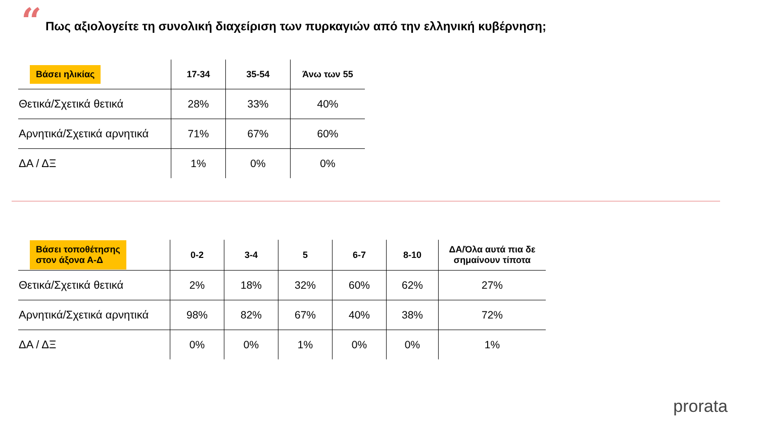“
Πως αξιολογείτε τη συνολική διαχείριση των πυρκαγιών από την ελληνική κυβέρνηση;
| Βάσει ηλικίας | 17-34 | 35-54 | Άνω των 55 |
| --- | --- | --- | --- |
| Θετικά/Σχετικά θετικά | 28% | 33% | 40% |
| Αρνητικά/Σχετικά αρνητικά | 71% | 67% | 60% |
| ΔΑ / ΔΞ | 1% | 0% | 0% |
| Βάσει τοποθέτησης στον άξονα Α-Δ | 0-2 | 3-4 | 5 | 6-7 | 8-10 | ΔΑ/Όλα αυτά πια δε σημαίνουν τίποτα |
| --- | --- | --- | --- | --- | --- | --- |
| Θετικά/Σχετικά θετικά | 2% | 18% | 32% | 60% | 62% | 27% |
| Αρνητικά/Σχετικά αρνητικά | 98% | 82% | 67% | 40% | 38% | 72% |
| ΔΑ / ΔΞ | 0% | 0% | 1% | 0% | 0% | 1% |
prorata